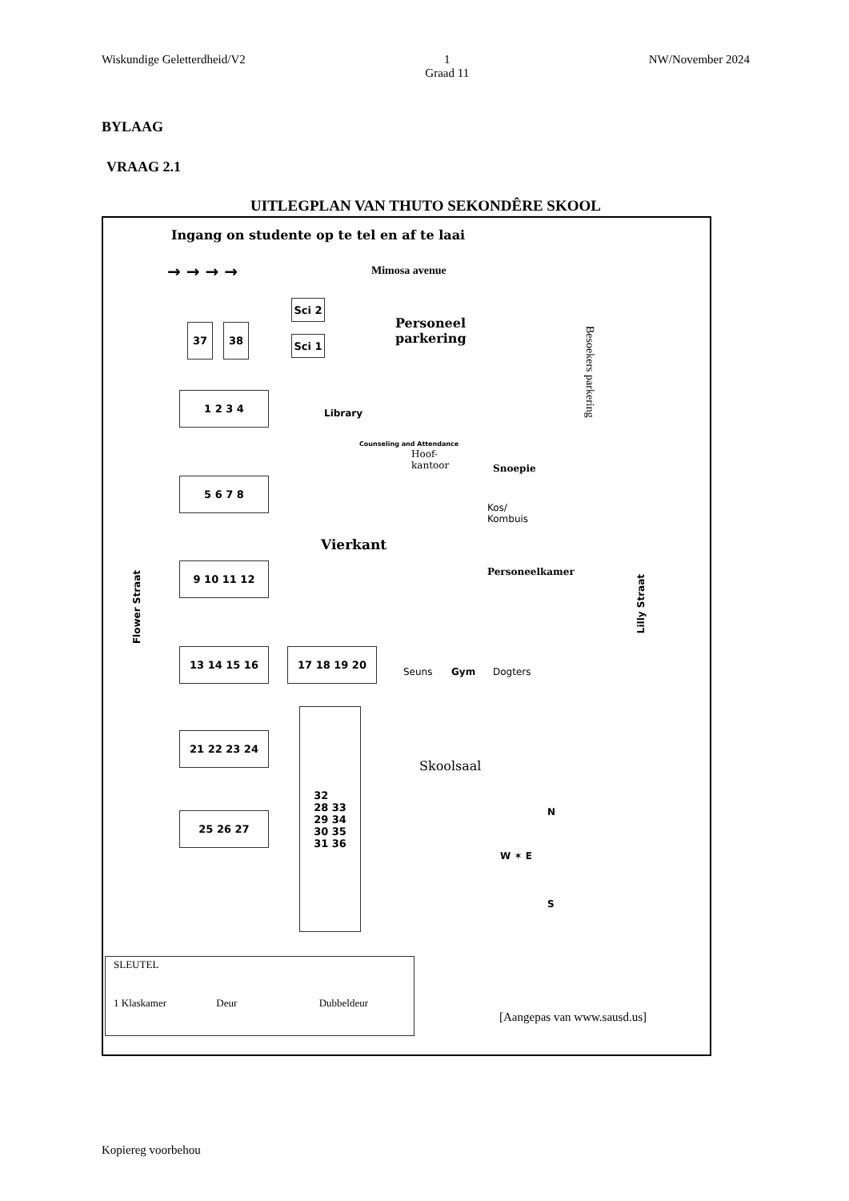Wiskundige Geletterdheid/V2 1
Graad 11 NW/November 2024
BYLAAG
VRAAG 2.1
UITLEGPLAN VAN THUTO SEKONDÊRE SKOOL
Ingang on studente op te tel en af te laai
→ → → → Mimosa avenue
Sci 2
Sci 1
Personeel
parkering
Besoekers parkering
37 38
1 2 3 4
Library
Counseling and Attendance
Hoof-
kantoor
Snoepie
Kos/
Kombuis
Personeelkamer
5 6 7 8
Vierkant
9 10 11 12
Flower Straat
Lilly Straat
13 14 15 16 17 18 19 20
Seuns Gym Dogters
21 22 23 24
32
28 33
29 34
30 35
31 36
Skoolsaal
25 26 27 N
W ✶ E
S
SLEUTEL
1 Klaskamer Deur Dubbeldeur
[Aangepas van www.sausd.us]
Kopiereg voorbehou